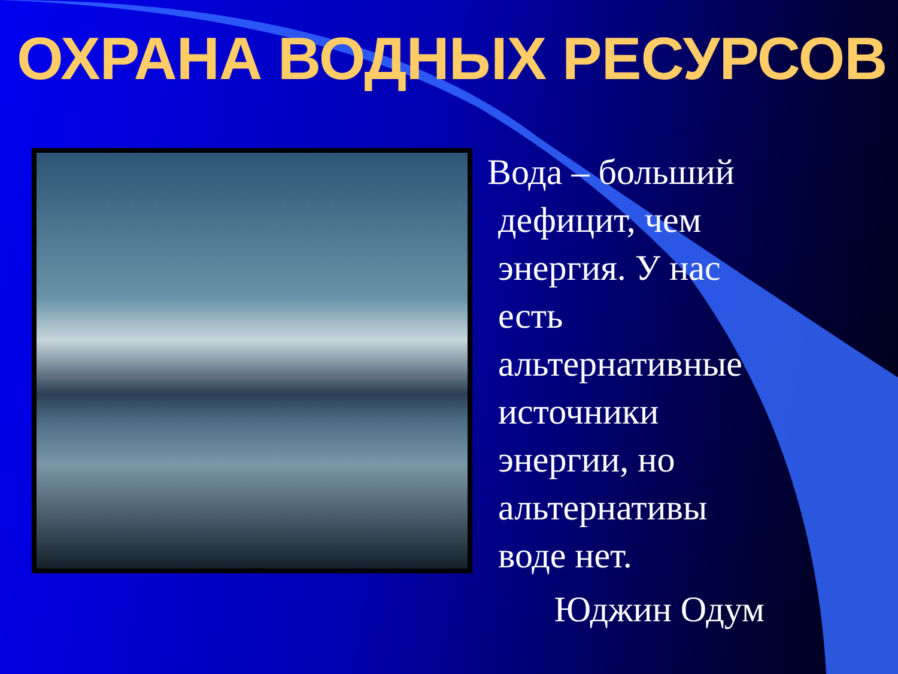ОХРАНА ВОДНЫХ РЕСУРСОВ
Вода – больший дефицит, чем энергия. У нас есть альтернативные источники энергии, но альтернативы воде нет.
Юджин Одум